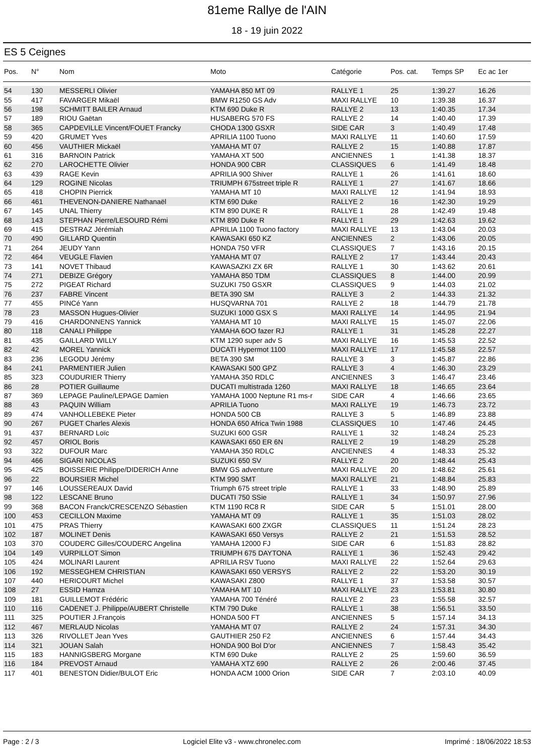81eme Rallye de l'AIN
18 - 19 juin 2022
ES 5 Ceignes
| Pos. | N° | Nom | Moto | Catégorie | Pos. cat. | Temps SP | Ec ac 1er |
| --- | --- | --- | --- | --- | --- | --- | --- |
| 54 | 130 | MESSERLI Olivier | YAMAHA 850 MT 09 | RALLYE 1 | 25 | 1:39.27 | 16.26 |
| 55 | 417 | FAVARGER Mikaël | BMW R1250 GS Adv | MAXI RALLYE | 10 | 1:39.38 | 16.37 |
| 56 | 198 | SCHMITT BAILER Arnaud | KTM 690 Duke R | RALLYE 2 | 13 | 1:40.35 | 17.34 |
| 57 | 189 | RIOU Gaëtan | HUSABERG 570 FS | RALLYE 2 | 14 | 1:40.40 | 17.39 |
| 58 | 365 | CAPDEVILLE Vincent/FOUET Francky | CHODA 1300 GSXR | SIDE CAR | 3 | 1:40.49 | 17.48 |
| 59 | 420 | GRUMET Yves | APRILIA 1100 Tuono | MAXI RALLYE | 11 | 1:40.60 | 17.59 |
| 60 | 456 | VAUTHIER Mickaël | YAMAHA MT 07 | RALLYE 2 | 15 | 1:40.88 | 17.87 |
| 61 | 316 | BARNOIN Patrick | YAMAHA XT 500 | ANCIENNES | 1 | 1:41.38 | 18.37 |
| 62 | 270 | LAROCHETTE Olivier | HONDA 900 CBR | CLASSIQUES | 6 | 1:41.49 | 18.48 |
| 63 | 439 | RAGE Kevin | APRILIA 900 Shiver | RALLYE 1 | 26 | 1:41.61 | 18.60 |
| 64 | 129 | ROGINE Nicolas | TRIUMPH 675street triple R | RALLYE 1 | 27 | 1:41.67 | 18.66 |
| 65 | 418 | CHOPIN Pierrick | YAMAHA MT 10 | MAXI RALLYE | 12 | 1:41.94 | 18.93 |
| 66 | 461 | THEVENON-DANIERE Nathanaël | KTM 690 Duke | RALLYE 2 | 16 | 1:42.30 | 19.29 |
| 67 | 145 | UNAL Thierry | KTM 890 DUKE R | RALLYE 1 | 28 | 1:42.49 | 19.48 |
| 68 | 143 | STEPHAN Pierre/LESOURD Rémi | KTM 890 Duke R | RALLYE 1 | 29 | 1:42.63 | 19.62 |
| 69 | 415 | DESTRAZ Jérémiah | APRILIA 1100 Tuono factory | MAXI RALLYE | 13 | 1:43.04 | 20.03 |
| 70 | 490 | GILLARD Quentin | KAWASAKI 650 KZ | ANCIENNES | 2 | 1:43.06 | 20.05 |
| 71 | 264 | JEUDY Yann | HONDA 750 VFR | CLASSIQUES | 7 | 1:43.16 | 20.15 |
| 72 | 464 | VEUGLE Flavien | YAMAHA MT 07 | RALLYE 2 | 17 | 1:43.44 | 20.43 |
| 73 | 141 | NOVET Thibaud | KAWASAZKI ZX 6R | RALLYE 1 | 30 | 1:43.62 | 20.61 |
| 74 | 271 | DEBIZE Grégory | YAMAHA 850 TDM | CLASSIQUES | 8 | 1:44.00 | 20.99 |
| 75 | 272 | PIGEAT Richard | SUZUKI 750 GSXR | CLASSIQUES | 9 | 1:44.03 | 21.02 |
| 76 | 237 | FABRE Vincent | BETA 390 SM | RALLYE 3 | 2 | 1:44.33 | 21.32 |
| 77 | 455 | PINCé Yann | HUSQVARNA 701 | RALLYE 2 | 18 | 1:44.79 | 21.78 |
| 78 | 23 | MASSON Hugues-Olivier | SUZUKI 1000 GSX S | MAXI RALLYE | 14 | 1:44.95 | 21.94 |
| 79 | 416 | CHARDONNENS Yannick | YAMAHA MT 10 | MAXI RALLYE | 15 | 1:45.07 | 22.06 |
| 80 | 118 | CANALI Philippe | YAMAHA 6OO fazer RJ | RALLYE 1 | 31 | 1:45.28 | 22.27 |
| 81 | 435 | GAILLARD WILLY | KTM 1290 super adv S | MAXI RALLYE | 16 | 1:45.53 | 22.52 |
| 82 | 42 | MOREL Yannick | DUCATI Hypermot 1100 | MAXI RALLYE | 17 | 1:45.58 | 22.57 |
| 83 | 236 | LEGODU Jérémy | BETA 390 SM | RALLYE 3 | 3 | 1:45.87 | 22.86 |
| 84 | 241 | PARMENTIER Julien | KAWASAKI 500 GPZ | RALLYE 3 | 4 | 1:46.30 | 23.29 |
| 85 | 323 | COUDURIER Thierry | YAMAHA 350 RDLC | ANCIENNES | 3 | 1:46.47 | 23.46 |
| 86 | 28 | POTIER Guillaume | DUCATI multistrada 1260 | MAXI RALLYE | 18 | 1:46.65 | 23.64 |
| 87 | 369 | LEPAGE Pauline/LEPAGE Damien | YAMAHA 1000 Neptune R1 ms-r | SIDE CAR | 4 | 1:46.66 | 23.65 |
| 88 | 43 | PAQUIN William | APRILIA Tuono | MAXI RALLYE | 19 | 1:46.73 | 23.72 |
| 89 | 474 | VANHOLLEBEKE Pieter | HONDA 500 CB | RALLYE 3 | 5 | 1:46.89 | 23.88 |
| 90 | 267 | PUGET Charles Alexis | HONDA 650 Africa Twin 1988 | CLASSIQUES | 10 | 1:47.46 | 24.45 |
| 91 | 437 | BERNARD Loïc | SUZUKI 600 GSR | RALLYE 1 | 32 | 1:48.24 | 25.23 |
| 92 | 457 | ORIOL Boris | KAWASAKI 650 ER 6N | RALLYE 2 | 19 | 1:48.29 | 25.28 |
| 93 | 322 | DUFOUR Marc | YAMAHA 350 RDLC | ANCIENNES | 4 | 1:48.33 | 25.32 |
| 94 | 466 | SIGARI NICOLAS | SUZUKI 650 SV | RALLYE 2 | 20 | 1:48.44 | 25.43 |
| 95 | 425 | BOISSERIE Philippe/DIDERICH Anne | BMW GS adventure | MAXI RALLYE | 20 | 1:48.62 | 25.61 |
| 96 | 22 | BOURSIER Michel | KTM 990 SMT | MAXI RALLYE | 21 | 1:48.84 | 25.83 |
| 97 | 146 | LOUSSEREAUX David | Triumph 675 street triple | RALLYE 1 | 33 | 1:48.90 | 25.89 |
| 98 | 122 | LESCANE Bruno | DUCATI 750 SSie | RALLYE 1 | 34 | 1:50.97 | 27.96 |
| 99 | 368 | BACON Franck/CRESCENZO Sébastien | KTM 1190 RC8 R | SIDE CAR | 5 | 1:51.01 | 28.00 |
| 100 | 453 | CECILLON Maxime | YAMAHA MT 09 | RALLYE 1 | 35 | 1:51.03 | 28.02 |
| 101 | 475 | PRAS Thierry | KAWASAKI 600 ZXGR | CLASSIQUES | 11 | 1:51.24 | 28.23 |
| 102 | 187 | MOLINET Denis | KAWASAKI 650 Versys | RALLYE 2 | 21 | 1:51.53 | 28.52 |
| 103 | 370 | COUDERC Gilles/COUDERC Angelina | YAMAHA 12000 FJ | SIDE CAR | 6 | 1:51.83 | 28.82 |
| 104 | 149 | VURPILLOT Simon | TRIUMPH 675 DAYTONA | RALLYE 1 | 36 | 1:52.43 | 29.42 |
| 105 | 424 | MOLINARI Laurent | APRILIA RSV Tuono | MAXI RALLYE | 22 | 1:52.64 | 29.63 |
| 106 | 192 | MESSEGHEM CHRISTIAN | KAWASAKI 650 VERSYS | RALLYE 2 | 22 | 1:53.20 | 30.19 |
| 107 | 440 | HERICOURT Michel | KAWASAKI Z800 | RALLYE 1 | 37 | 1:53.58 | 30.57 |
| 108 | 27 | ESSID Hamza | YAMAHA MT 10 | MAXI RALLYE | 23 | 1:53.81 | 30.80 |
| 109 | 181 | GUILLEMOT Frédéric | YAMAHA 700 Ténéré | RALLYE 2 | 23 | 1:55.58 | 32.57 |
| 110 | 116 | CADENET J. Philippe/AUBERT Christelle | KTM 790 Duke | RALLYE 1 | 38 | 1:56.51 | 33.50 |
| 111 | 325 | POUTIER J.François | HONDA 500 FT | ANCIENNES | 5 | 1:57.14 | 34.13 |
| 112 | 467 | MERLAUD Nicolas | YAMAHA MT 07 | RALLYE 2 | 24 | 1:57.31 | 34.30 |
| 113 | 326 | RIVOLLET Jean Yves | GAUTHIER 250 F2 | ANCIENNES | 6 | 1:57.44 | 34.43 |
| 114 | 321 | JOUAN Salah | HONDA 900 Bol D'or | ANCIENNES | 7 | 1:58.43 | 35.42 |
| 115 | 183 | HANNIGSBERG Morgane | KTM 690 Duke | RALLYE 2 | 25 | 1:59.60 | 36.59 |
| 116 | 184 | PREVOST Arnaud | YAMAHA XTZ 690 | RALLYE 2 | 26 | 2:00.46 | 37.45 |
| 117 | 401 | BENESTON Didier/BULOT Eric | HONDA ACM 1000 Orion | SIDE CAR | 7 | 2:03.10 | 40.09 |
Page : 2 / 3 Logiciel Elite v3 - www.chronelec.com Imprimé : 18/06/2022 18:53